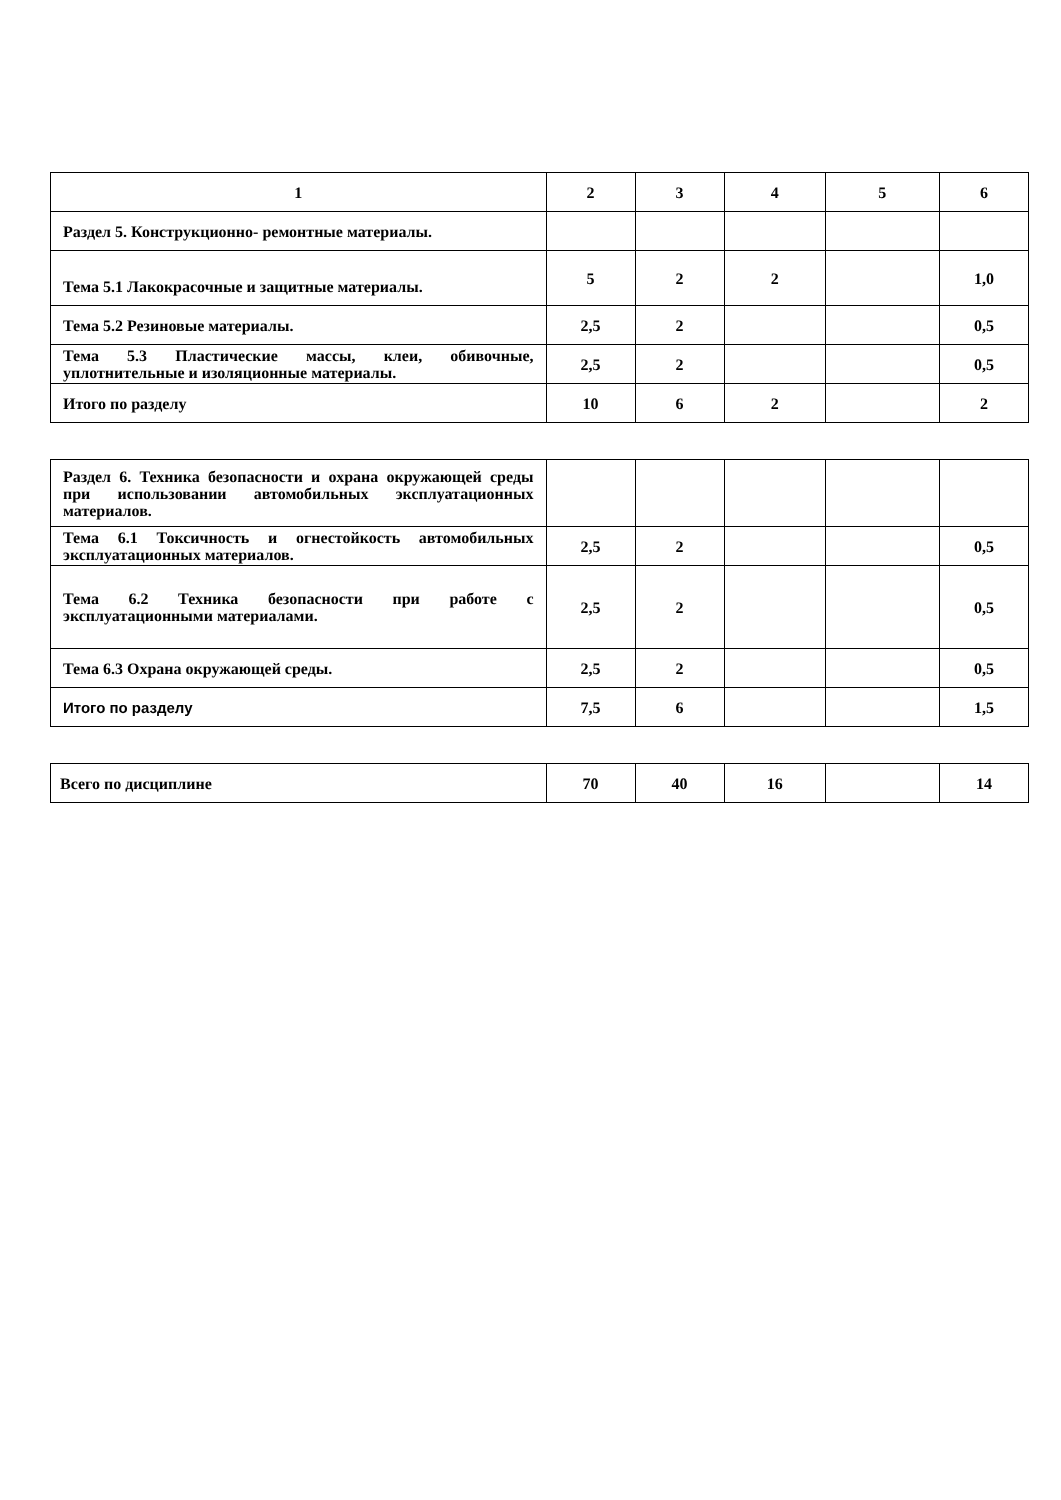| 1 | 2 | 3 | 4 | 5 | 6 |
| Раздел 5. Конструкционно- ремонтные материалы. | | | | | |
| Тема 5.1 Лакокрасочные и защитные материалы. | 5 | 2 | 2 | | 1,0 |
| Тема 5.2 Резиновые материалы. | 2,5 | 2 | | | 0,5 |
| Тема 5.3 Пластические массы, клеи, обивочные, уплотнительные и изоляционные материалы. | 2,5 | 2 | | | 0,5 |
| Итого по разделу | 10 | 6 | 2 | | 2 |
| Раздел 6. Техника безопасности и охрана окружающей среды при использовании автомобильных эксплуатационных материалов. | | | | | |
| Тема 6.1 Токсичность и огнестойкость автомобильных эксплуатационных материалов. | 2,5 | 2 | | | 0,5 |
| Тема 6.2 Техника безопасности при работе с эксплуатационными материалами. | 2,5 | 2 | | | 0,5 |
| Тема 6.3 Охрана окружающей среды. | 2,5 | 2 | | | 0,5 |
| Итого по разделу | 7,5 | 6 | | | 1,5 |
| Всего по дисциплине | 70 | 40 | 16 | | 14 |